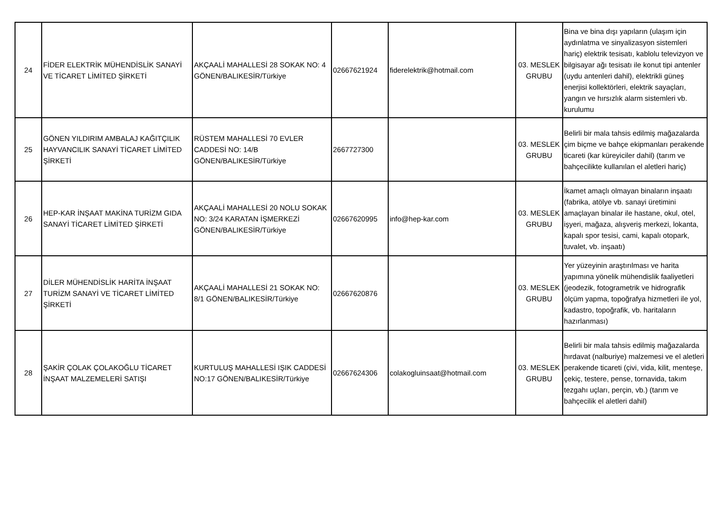| 24 | FİDER ELEKTRİK MÜHENDİSLİK SANAYİ VE TİCARET LİMİTED ŞİRKETİ | AKÇAALİ MAHALLESİ 28 SOKAK NO: 4 GÖNEN/BALIKESİR/Türkiye | 02667621924 | fiderelektrik@hotmail.com | 03. MESLEK GRUBU | Bina ve bina dışı yapıların (ulaşım için aydınlatma ve sinyalizasyon sistemleri hariç) elektrik tesisatı, kablolu televizyon ve bilgisayar ağı tesisatı ile konut tipi antenler (uydu antenleri dahil), elektrikli güneş enerjisi kollektörleri, elektrik sayaçları, yangın ve hırsızlık alarm sistemleri vb. kurulumu |
| 25 | GÖNEN YILDIRIM AMBALAJ KAĞITÇILIK HAYVANCILIK SANAYİ TİCARET LİMİTED ŞİRKETİ | RÜSTEM MAHALLESİ 70 EVLER CADDESİ NO: 14/B GÖNEN/BALIKESİR/Türkiye | 2667727300 | | 03. MESLEK GRUBU | Belirli bir mala tahsis edilmiş mağazalarda çim biçme ve bahçe ekipmanları perakende ticareti (kar küreyiciler dahil) (tarım ve bahçecilikte kullanılan el aletleri hariç) |
| 26 | HEP-KAR İNŞAAT MAKİNA TURİZM GIDA SANAYİ TİCARET LİMİTED ŞİRKETİ | AKÇAALİ MAHALLESİ 20 NOLU SOKAK NO: 3/24 KARATAN İŞMERKEZİ GÖNEN/BALIKESİR/Türkiye | 02667620995 | info@hep-kar.com | 03. MESLEK GRUBU | İkamet amaçlı olmayan binaların inşaatı (fabrika, atölye vb. sanayi üretimini amaçlayan binalar ile hastane, okul, otel, işyeri, mağaza, alışveriş merkezi, lokanta, kapalı spor tesisi, cami, kapalı otopark, tuvalet, vb. inşaatı) |
| 27 | DİLER MÜHENDİSLİK HARİTA İNŞAAT TURİZM SANAYİ VE TİCARET LİMİTED ŞİRKETİ | AKÇAALİ MAHALLESİ 21 SOKAK NO: 8/1 GÖNEN/BALIKESİR/Türkiye | 02667620876 | | 03. MESLEK GRUBU | Yer yüzeyinin araştırılması ve harita yapımına yönelik mühendislik faaliyetleri (jeodezik, fotogrametrik ve hidrografik ölçüm yapma, topoğrafya hizmetleri ile yol, kadastro, topoğrafik, vb. haritaların hazırlanması) |
| 28 | ŞAKİR ÇOLAK ÇOLAKOĞLU TİCARET İNŞAAT MALZEMELERİ SATIŞI | KURTULUŞ MAHALLESİ IŞIK CADDESİ NO:17 GÖNEN/BALIKESİR/Türkiye | 02667624306 | colakogluinsaat@hotmail.com | 03. MESLEK GRUBU | Belirli bir mala tahsis edilmiş mağazalarda hırdavat (nalburiye) malzemesi ve el aletleri perakende ticareti (çivi, vida, kilit, menteşe, çekiç, testere, pense, tornavida, takım tezgahı uçları, perçin, vb.) (tarım ve bahçecilik el aletleri dahil) |